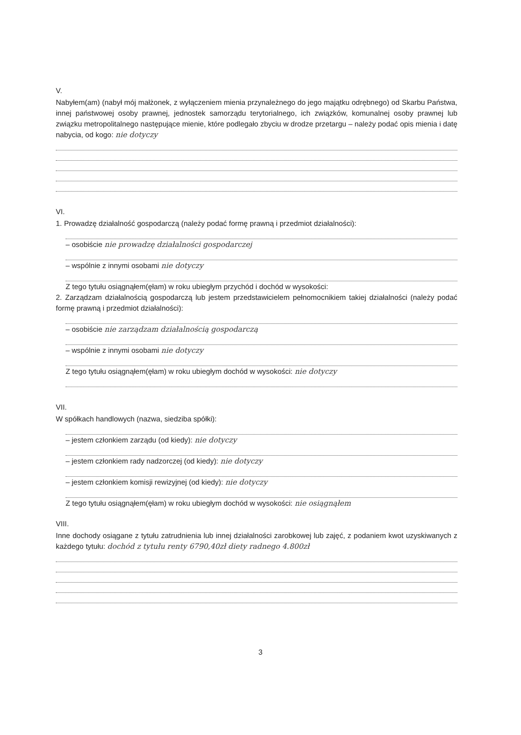V.
Nabyłem(am) (nabył mój małżonek, z wyłączeniem mienia przynależnego do jego majątku odrębnego) od Skarbu Państwa, innej państwowej osoby prawnej, jednostek samorządu terytorialnego, ich związków, komunalnej osoby prawnej lub związku metropolitalnego następujące mienie, które podlegało zbyciu w drodze przetargu – należy podać opis mienia i datę nabycia, od kogo: nie dotyczy
VI.
1. Prowadzę działalność gospodarczą (należy podać formę prawną i przedmiot działalności):
– osobiście nie prowadzę działalności gospodarczej
– wspólnie z innymi osobami nie dotyczy
Z tego tytułu osiągnąłem(ęłam) w roku ubiegłym przychód i dochód w wysokości:
2. Zarządzam działalnością gospodarczą lub jestem przedstawicielem pełnomocnikiem takiej działalności (należy podać formę prawną i przedmiot działalności):
– osobiście nie zarządzam działalnością gospodarczą
– wspólnie z innymi osobami nie dotyczy
Z tego tytułu osiągnąłem(ęłam) w roku ubiegłym dochód w wysokości: nie dotyczy
VII.
W spółkach handlowych (nazwa, siedziba spółki):
– jestem członkiem zarządu (od kiedy): nie dotyczy
– jestem członkiem rady nadzorczej (od kiedy): nie dotyczy
– jestem członkiem komisji rewizyjnej (od kiedy): nie dotyczy
Z tego tytułu osiągnąłem(ęłam) w roku ubiegłym dochód w wysokości: nie osiągnąłem
VIII.
Inne dochody osiągane z tytułu zatrudnienia lub innej działalności zarobkowej lub zajęć, z podaniem kwot uzyskiwanych z każdego tytułu: dochód z tytułu renty 6790,40zł diety radnego 4.800zł
3